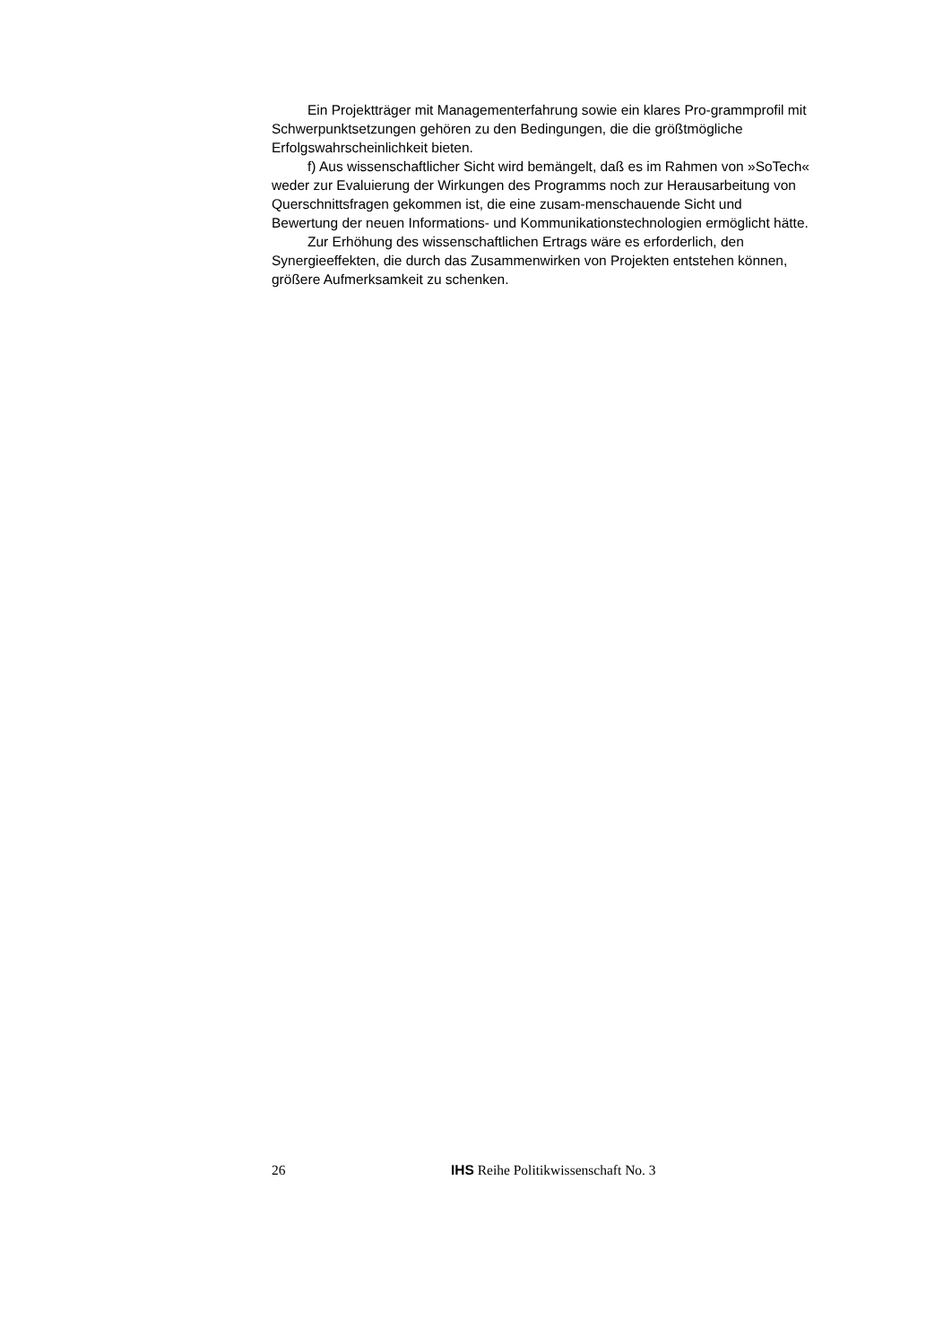Ein Projektträger mit Managementerfahrung sowie ein klares Pro-grammprofil mit Schwerpunktsetzungen gehören zu den Bedingungen, die die größtmögliche Erfolgswahrscheinlichkeit bieten.
f) Aus wissenschaftlicher Sicht wird bemängelt, daß es im Rahmen von »SoTech« weder zur Evaluierung der Wirkungen des Programms noch zur Herausarbeitung von Querschnittsfragen gekommen ist, die eine zusam-menschauende Sicht und Bewertung der neuen Informations- und Kommunikationstechnologien ermöglicht hätte.
Zur Erhöhung des wissenschaftlichen Ertrags wäre es erforderlich, den Synergieeffekten, die durch das Zusammenwirken von Projekten entstehen können, größere Aufmerksamkeit zu schenken.
26 IHS Reihe Politikwissenschaft No. 3